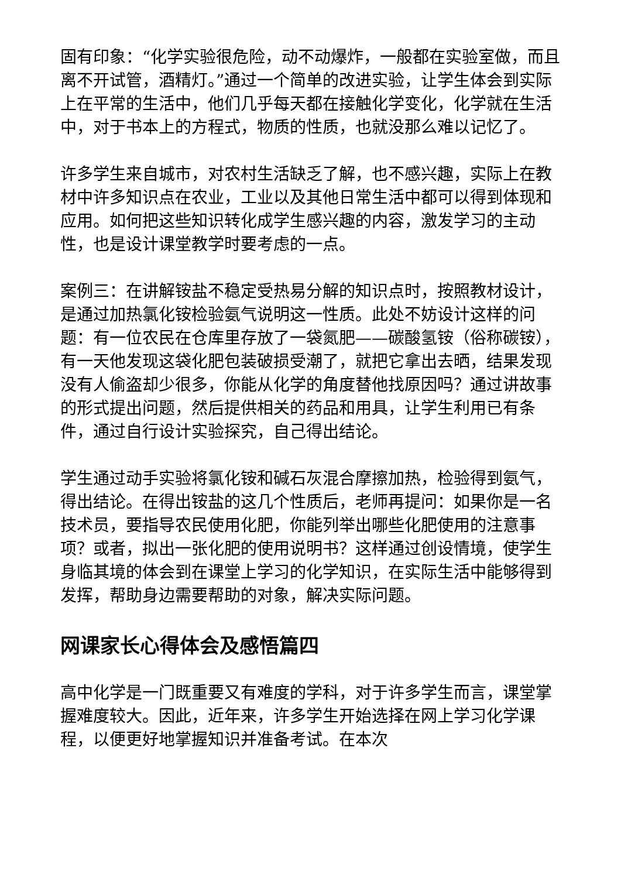固有印象：“化学实验很危险，动不动爆炸，一般都在实验室做，而且离不开试管，酒精灯。”通过一个简单的改进实验，让学生体会到实际上在平常的生活中，他们几乎每天都在接触化学变化，化学就在生活中，对于书本上的方程式，物质的性质，也就没那么难以记忆了。
许多学生来自城市，对农村生活缺乏了解，也不感兴趣，实际上在教材中许多知识点在农业，工业以及其他日常生活中都可以得到体现和应用。如何把这些知识转化成学生感兴趣的内容，激发学习的主动性，也是设计课堂教学时要考虑的一点。
案例三：在讲解铵盐不稳定受热易分解的知识点时，按照教材设计，是通过加热氯化铵检验氨气说明这一性质。此处不妨设计这样的问题：有一位农民在仓库里存放了一袋氮肥——碳酸氢铵（俗称碳铵），有一天他发现这袋化肥包装破损受潮了，就把它拿出去晒，结果发现没有人偷盗却少很多，你能从化学的角度替他找原因吗？通过讲故事的形式提出问题，然后提供相关的药品和用具，让学生利用已有条件，通过自行设计实验探究，自己得出结论。
学生通过动手实验将氯化铵和碱石灰混合摩擦加热，检验得到氨气，得出结论。在得出铵盐的这几个性质后，老师再提问：如果你是一名技术员，要指导农民使用化肥，你能列举出哪些化肥使用的注意事项？或者，拟出一张化肥的使用说明书？这样通过创设情境，使学生身临其境的体会到在课堂上学习的化学知识，在实际生活中能够得到发挥，帮助身边需要帮助的对象，解决实际问题。
网课家长心得体会及感悟篇四
高中化学是一门既重要又有难度的学科，对于许多学生而言，课堂掌握难度较大。因此，近年来，许多学生开始选择在网上学习化学课程，以便更好地掌握知识并准备考试。在本次